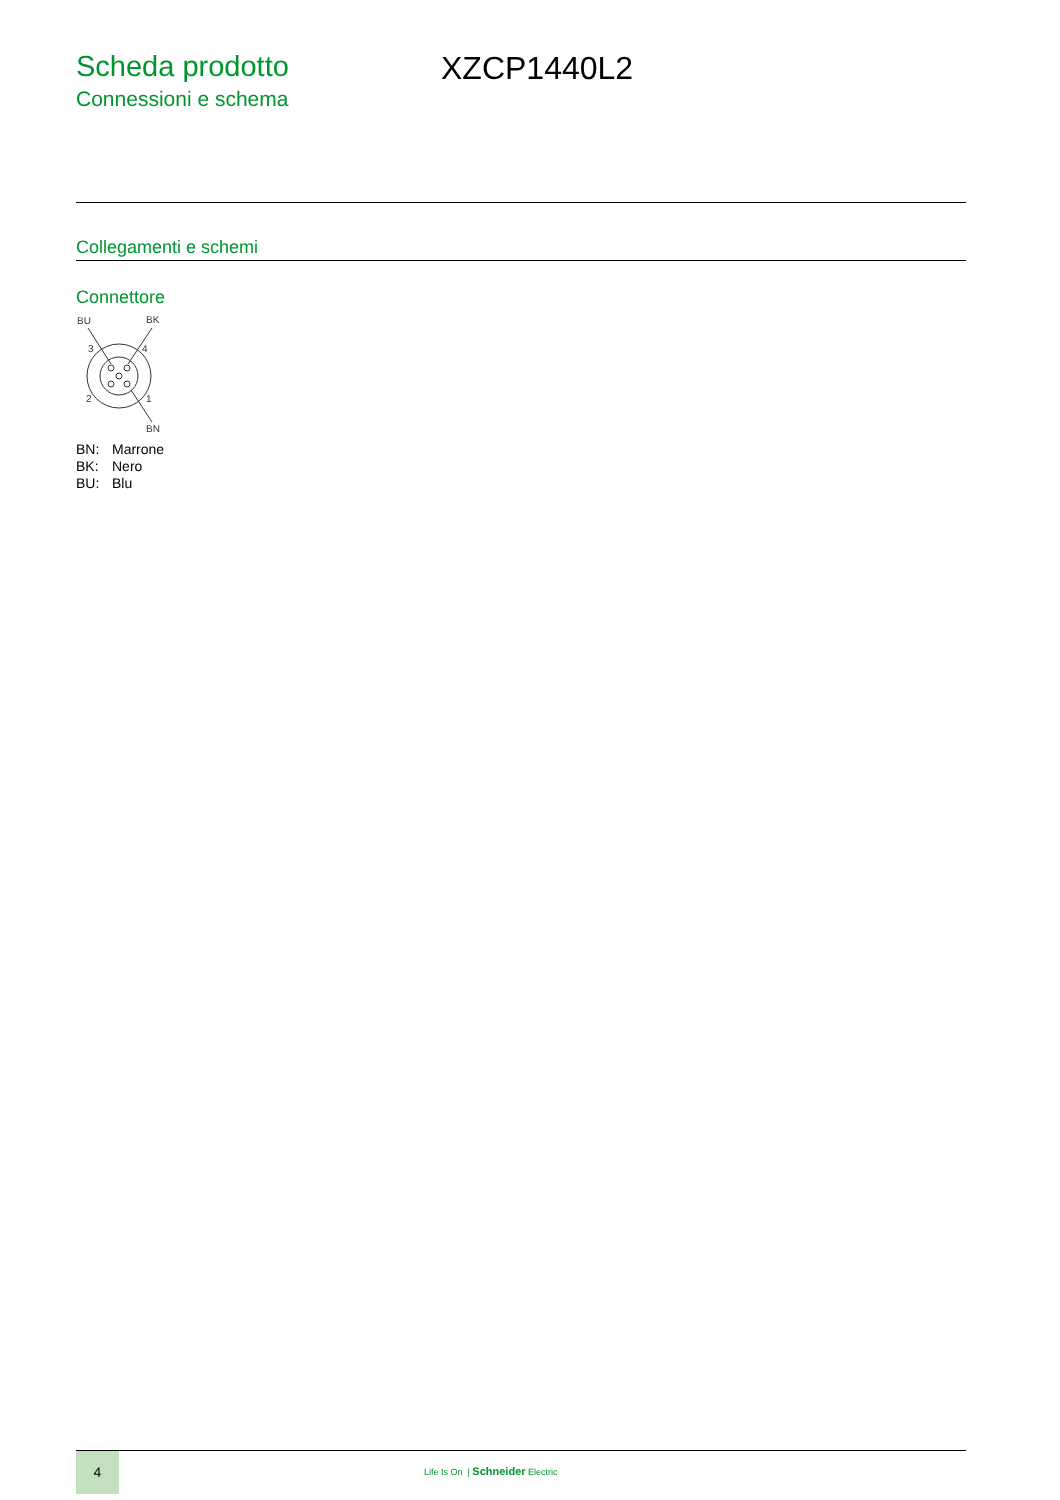Scheda prodotto
Connessioni e schema
XZCP1440L2
Collegamenti e schemi
Connettore
BU
BK
3
4
2
1
BN
BN: Marrone
BK: Nero
BU: Blu
4
Life Is On | Schneider Electric